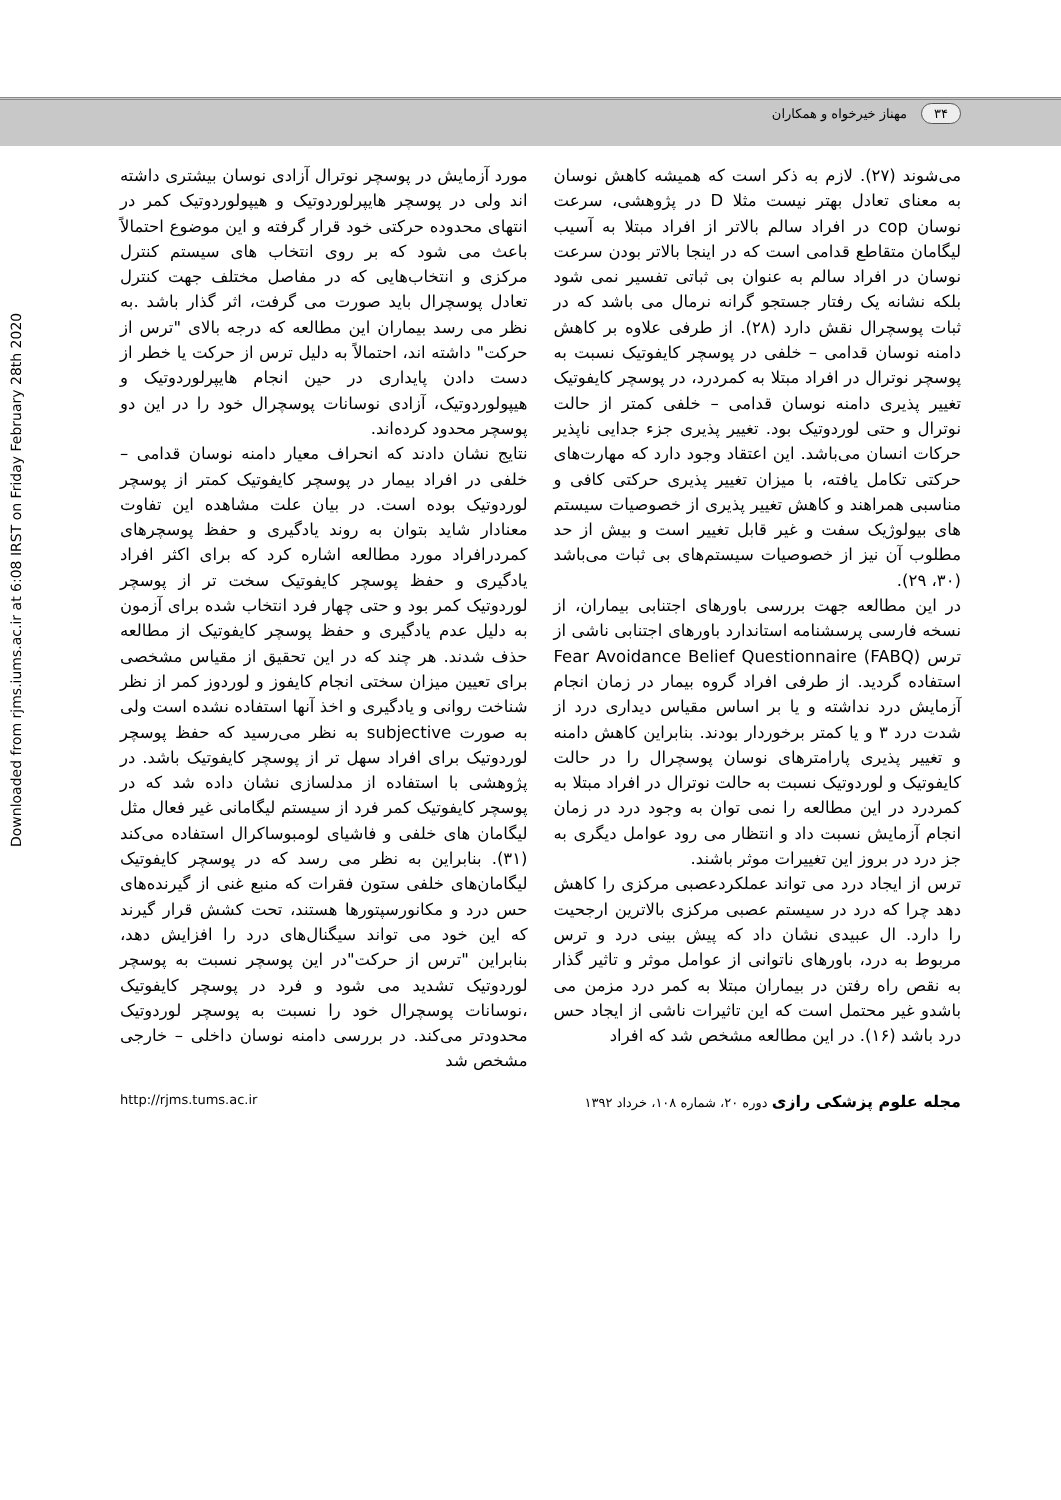۳۴ مهناز خیرخواه و همکاران
Downloaded from rjms.iums.ac.ir at 6:08 IRST on Friday February 28th 2020
می‌شوند (۲۷). لازم به ذکر است که همیشه کاهش نوسان به معنای تعادل بهتر نیست مثلا D در پژوهشی، سرعت نوسان cop در افراد سالم بالاتر از افراد مبتلا به آسیب لیگامان متقاطع قدامی است که در اینجا بالاتر بودن سرعت نوسان در افراد سالم به عنوان بی ثباتی تفسیر نمی شود بلکه نشانه یک رفتار جستجو گرانه نرمال می باشد که در ثبات پوسچرال نقش دارد (۲۸). از طرفی علاوه بر کاهش دامنه نوسان قدامی – خلفی در پوسچر کایفوتیک نسبت به پوسچر نوترال در افراد مبتلا به کمردرد، در پوسچر کایفوتیک تغییر پذیری دامنه نوسان قدامی – خلفی کمتر از حالت نوترال و حتی لوردوتیک بود. تغییر پذیری جزء جدایی ناپذیر حرکات انسان می‌باشد. این اعتقاد وجود دارد که مهارت‌های حرکتی تکامل یافته، با میزان تغییر پذیری حرکتی کافی و مناسبی همراهند و کاهش تغییر پذیری از خصوصیات سیستم های بیولوژیک سفت و غیر قابل تغییر است و بیش از حد مطلوب آن نیز از خصوصیات سیستم‌های بی ثبات می‌باشد (۳۰، ۲۹).
در این مطالعه جهت بررسی باورهای اجتنابی بیماران، از نسخه فارسی پرسشنامه استاندارد باورهای اجتنابی ناشی از ترس (FABQ) Fear Avoidance Belief Questionnaire استفاده گردید. از طرفی افراد گروه بیمار در زمان انجام آزمایش درد نداشته و یا بر اساس مقیاس دیداری درد از شدت درد ۳ و یا کمتر برخوردار بودند. بنابراین کاهش دامنه و تغییر پذیری پارامترهای نوسان پوسچرال را در حالت کایفوتیک و لوردوتیک نسبت به حالت نوترال در افراد مبتلا به کمردرد در این مطالعه را نمی توان به وجود درد در زمان انجام آزمایش نسبت داد و انتظار می رود عوامل دیگری به جز درد در بروز این تغییرات موثر باشند.
ترس از ایجاد درد می تواند عملکردعصبی مرکزی را کاهش دهد چرا که درد در سیستم عصبی مرکزی بالاترین ارجحیت را دارد. ال عبیدی نشان داد که پیش بینی درد و ترس مربوط به درد، باورهای ناتوانی از عوامل موثر و تاثیر گذار به نقص راه رفتن در بیماران مبتلا به کمر درد مزمن می باشدو غیر محتمل است که این تاثیرات ناشی از ایجاد حس درد باشد (۱۶). در این مطالعه مشخص شد که افراد
مورد آزمایش در پوسچر نوترال آزادی نوسان بیشتری داشته اند ولی در پوسچر هایپرلوردوتیک و هیپولوردوتیک کمر در انتهای محدوده حرکتی خود قرار گرفته و این موضوع احتمالاً باعث می شود که بر روی انتخاب های سیستم کنترل مرکزی و انتخاب‌هایی که در مفاصل مختلف جهت کنترل تعادل پوسچرال باید صورت می گرفت، اثر گذار باشد .به نظر می رسد بیماران این مطالعه که درجه بالای "ترس از حرکت" داشته اند، احتمالاً به دلیل ترس از حرکت یا خطر از دست دادن پایداری در حین انجام هایپرلوردوتیک و هیپولوردوتیک، آزادی نوسانات پوسچرال خود را در این دو پوسچر محدود کرده‌اند.
نتایج نشان دادند که انحراف معیار دامنه نوسان قدامی – خلفی در افراد بیمار در پوسچر کایفوتیک کمتر از پوسچر لوردوتیک بوده است. در بیان علت مشاهده این تفاوت معنادار شاید بتوان به روند یادگیری و حفظ پوسچرهای کمردرافراد مورد مطالعه اشاره کرد که برای اکثر افراد یادگیری و حفظ پوسچر کایفوتیک سخت تر از پوسچر لوردوتیک کمر بود و حتی چهار فرد انتخاب شده برای آزمون به دلیل عدم یادگیری و حفظ پوسچر کایفوتیک از مطالعه حذف شدند. هر چند که در این تحقیق از مقیاس مشخصی برای تعیین میزان سختی انجام کایفوز و لوردوز کمر از نظر شناخت روانی و یادگیری و اخذ آنها استفاده نشده است ولی به صورت subjective به نظر می‌رسید که حفظ پوسچر لوردوتیک برای افراد سهل تر از پوسچر کایفوتیک باشد. در پژوهشی با استفاده از مدلسازی نشان داده شد که در پوسچر کایفوتیک کمر فرد از سیستم لیگامانی غیر فعال مثل لیگامان های خلفی و فاشیای لومبوساکرال استفاده می‌کند (۳۱). بنابراین به نظر می رسد که در پوسچر کایفوتیک لیگامان‌های خلفی ستون فقرات که منبع غنی از گیرنده‌های حس درد و مکانورسپتورها هستند، تحت کشش قرار گیرند که این خود می تواند سیگنال‌های درد را افزایش دهد، بنابراین "ترس از حرکت"در این پوسچر نسبت به پوسچر لوردوتیک تشدید می شود و فرد در پوسچر کایفوتیک ،نوسانات پوسچرال خود را نسبت به پوسچر لوردوتیک محدودتر می‌کند. در بررسی دامنه نوسان داخلی – خارجی مشخص شد
مجله علوم پزشکی رازی دوره ۲۰، شماره ۱۰۸، خرداد ۱۳۹۲ http://rjms.tums.ac.ir